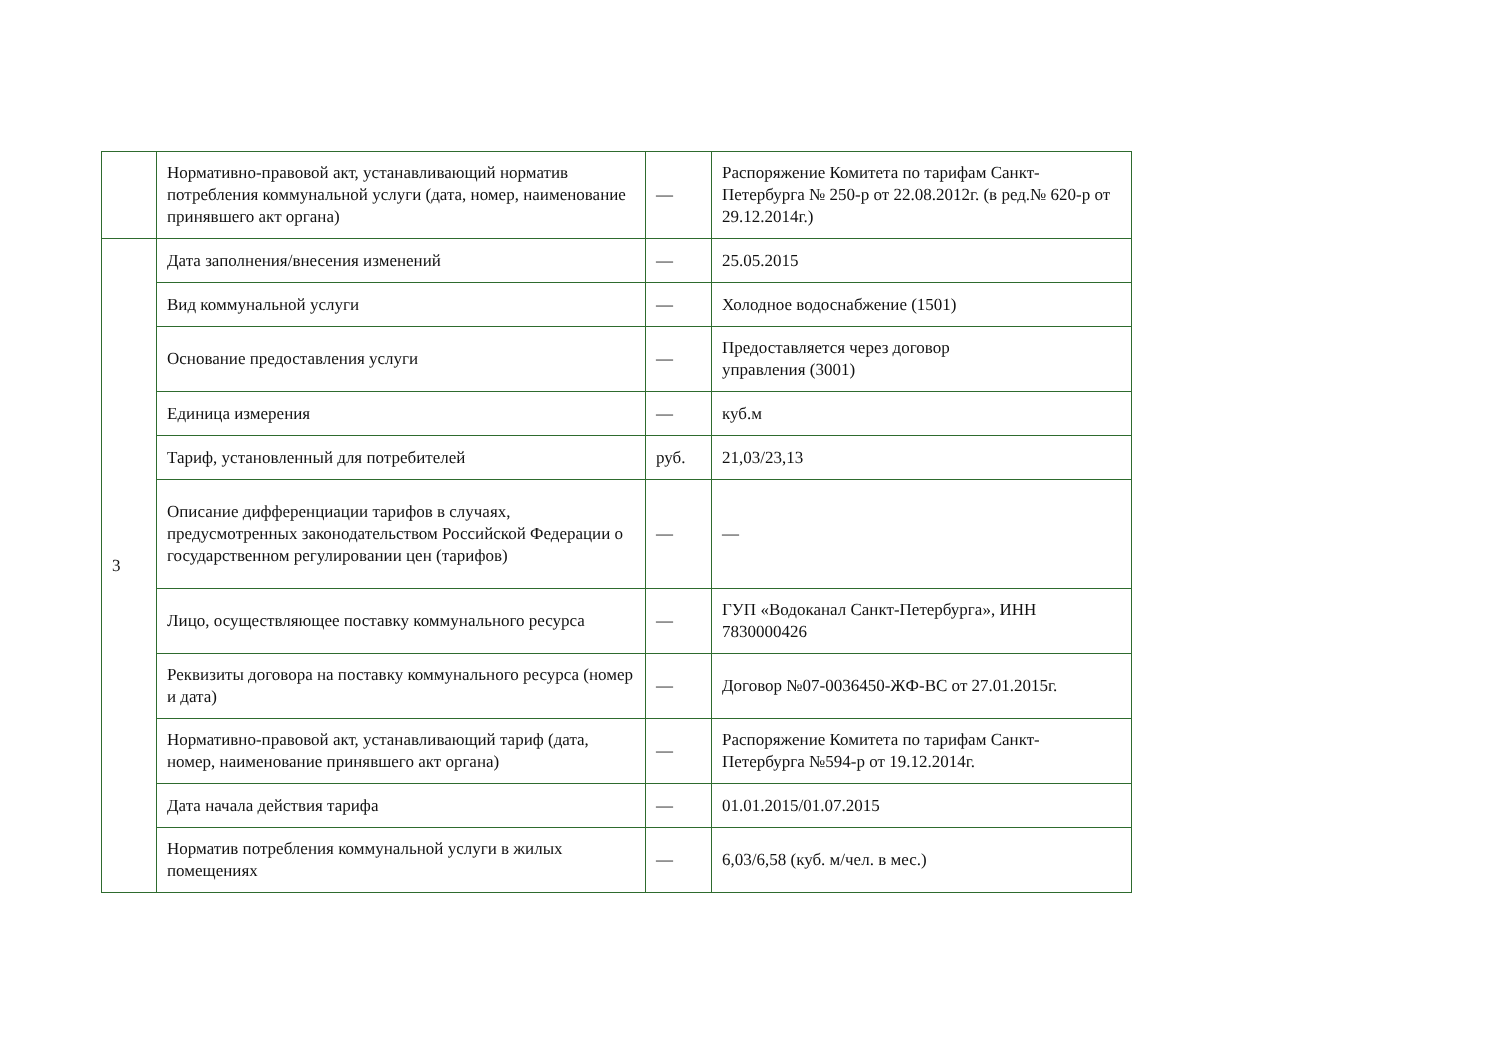| | Нормативно-правовой акт, устанавливающий норматив потребления коммунальной услуги (дата, номер, наименование принявшего акт органа) | — | Распоряжение Комитета по тарифам Санкт-Петербурга № 250-р от 22.08.2012г. (в ред.№ 620-р от 29.12.2014г.) |
| 3 | Дата заполнения/внесения изменений | — | 25.05.2015 |
| | Вид коммунальной услуги | — | Холодное водоснабжение (1501) |
| | Основание предоставления услуги | — | Предоставляется через договор управления (3001) |
| | Единица измерения | — | куб.м |
| | Тариф, установленный для потребителей | руб. | 21,03/23,13 |
| | Описание дифференциации тарифов в случаях, предусмотренных законодательством Российской Федерации о государственном регулировании цен (тарифов) | — | — |
| | Лицо, осуществляющее поставку коммунального ресурса | — | ГУП «Водоканал Санкт-Петербурга», ИНН 7830000426 |
| | Реквизиты договора на поставку коммунального ресурса (номер и дата) | — | Договор №07-0036450-ЖФ-ВС от 27.01.2015г. |
| | Нормативно-правовой акт, устанавливающий тариф (дата, номер, наименование принявшего акт органа) | — | Распоряжение Комитета по тарифам Санкт-Петербурга №594-р от 19.12.2014г. |
| | Дата начала действия тарифа | — | 01.01.2015/01.07.2015 |
| | Норматив потребления коммунальной услуги в жилых помещениях | — | 6,03/6,58 (куб. м/чел. в мес.) |